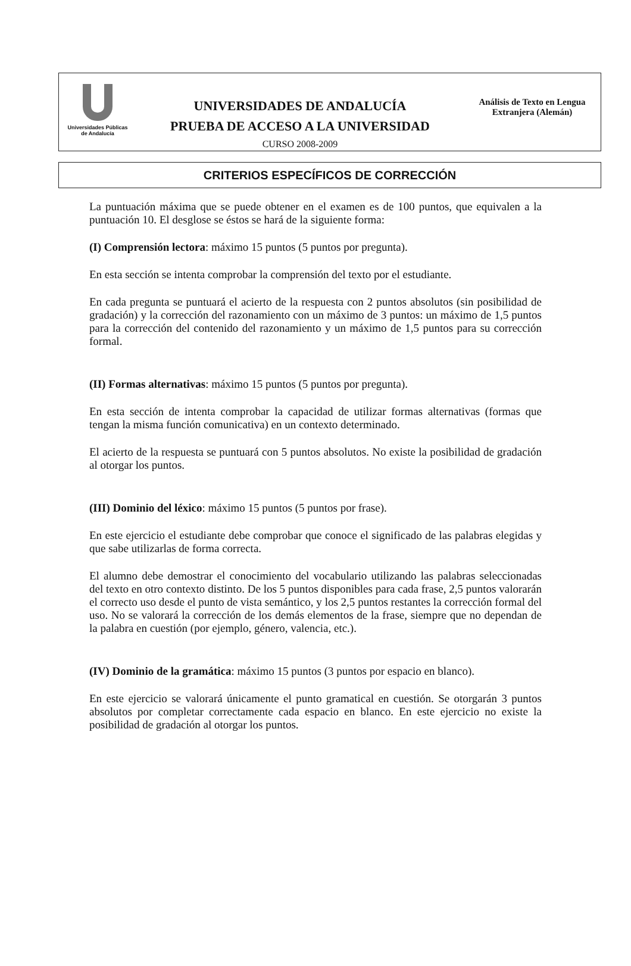Universidades Públicas
de Andalucía
UNIVERSIDADES DE ANDALUCÍA
PRUEBA DE ACCESO A LA UNIVERSIDAD
CURSO 2008-2009
Análisis de Texto en Lengua
Extranjera (Alemán)
CRITERIOS ESPECÍFICOS DE CORRECCIÓN
La puntuación máxima que se puede obtener en el examen es de 100 puntos, que equivalen a la puntuación 10. El desglose se éstos se hará de la siguiente forma:
(I) Comprensión lectora: máximo 15 puntos (5 puntos por pregunta).
En esta sección se intenta comprobar la comprensión del texto por el estudiante.
En cada pregunta se puntuará el acierto de la respuesta con 2 puntos absolutos (sin posibilidad de gradación) y la corrección del razonamiento con un máximo de 3 puntos: un máximo de 1,5 puntos para la corrección del contenido del razonamiento y un máximo de 1,5 puntos para su corrección formal.
(II) Formas alternativas: máximo 15 puntos (5 puntos por pregunta).
En esta sección de intenta comprobar la capacidad de utilizar formas alternativas (formas que tengan la misma función comunicativa) en un contexto determinado.
El acierto de la respuesta se puntuará con 5 puntos absolutos. No existe la posibilidad de gradación al otorgar los puntos.
(III) Dominio del léxico: máximo 15 puntos (5 puntos por frase).
En este ejercicio el estudiante debe comprobar que conoce el significado de las palabras elegidas y que sabe utilizarlas de forma correcta.
El alumno debe demostrar el conocimiento del vocabulario utilizando las palabras seleccionadas del texto en otro contexto distinto. De los 5 puntos disponibles para cada frase, 2,5 puntos valorarán el correcto uso desde el punto de vista semántico, y los 2,5 puntos restantes la corrección formal del uso. No se valorará la corrección de los demás elementos de la frase, siempre que no dependan de la palabra en cuestión (por ejemplo, género, valencia, etc.).
(IV) Dominio de la gramática: máximo 15 puntos (3 puntos por espacio en blanco).
En este ejercicio se valorará únicamente el punto gramatical en cuestión. Se otorgarán 3 puntos absolutos por completar correctamente cada espacio en blanco. En este ejercicio no existe la posibilidad de gradación al otorgar los puntos.